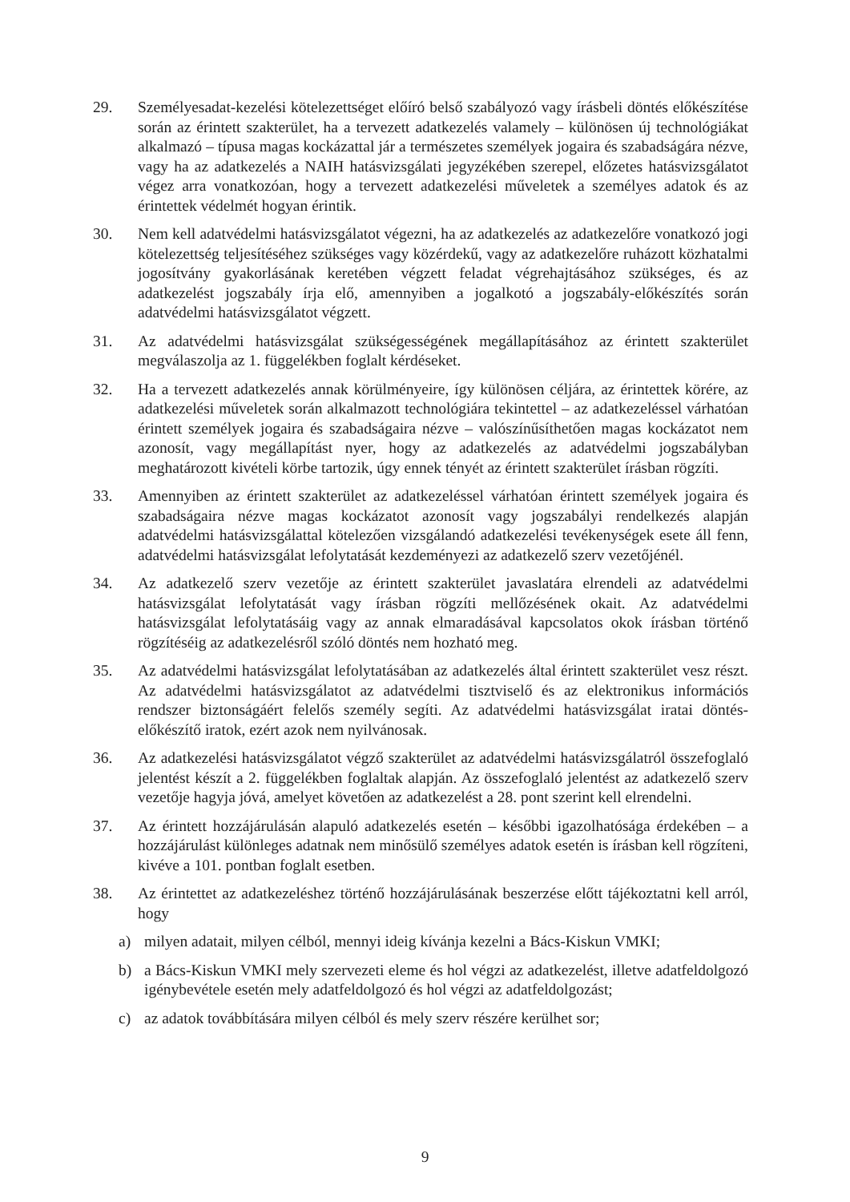29. Személyesadat-kezelési kötelezettséget előíró belső szabályozó vagy írásbeli döntés előkészítése során az érintett szakterület, ha a tervezett adatkezelés valamely – különösen új technológiákat alkalmazó – típusa magas kockázattal jár a természetes személyek jogaira és szabadságára nézve, vagy ha az adatkezelés a NAIH hatásvizsgálati jegyzékében szerepel, előzetes hatásvizsgálatot végez arra vonatkozóan, hogy a tervezett adatkezelési műveletek a személyes adatok és az érintettek védelmét hogyan érintik.
30. Nem kell adatvédelmi hatásvizsgálatot végezni, ha az adatkezelés az adatkezelőre vonatkozó jogi kötelezettség teljesítéséhez szükséges vagy közérdekű, vagy az adatkezelőre ruházott közhatalmi jogosítvány gyakorlásának keretében végzett feladat végrehajtásához szükséges, és az adatkezelést jogszabály írja elő, amennyiben a jogalkotó a jogszabály-előkészítés során adatvédelmi hatásvizsgálatot végzett.
31. Az adatvédelmi hatásvizsgálat szükségességének megállapításához az érintett szakterület megválaszolja az 1. függelékben foglalt kérdéseket.
32. Ha a tervezett adatkezelés annak körülményeire, így különösen céljára, az érintettek körére, az adatkezelési műveletek során alkalmazott technológiára tekintettel – az adatkezeléssel várhatóan érintett személyek jogaira és szabadságaira nézve – valószínűsíthetően magas kockázatot nem azonosít, vagy megállapítást nyer, hogy az adatkezelés az adatvédelmi jogszabályban meghatározott kivételi körbe tartozik, úgy ennek tényét az érintett szakterület írásban rögzíti.
33. Amennyiben az érintett szakterület az adatkezeléssel várhatóan érintett személyek jogaira és szabadságaira nézve magas kockázatot azonosít vagy jogszabályi rendelkezés alapján adatvédelmi hatásvizsgálattal kötelezően vizsgálandó adatkezelési tevékenységek esete áll fenn, adatvédelmi hatásvizsgálat lefolytatását kezdeményezi az adatkezelő szerv vezetőjénél.
34. Az adatkezelő szerv vezetője az érintett szakterület javaslatára elrendeli az adatvédelmi hatásvizsgálat lefolytatását vagy írásban rögzíti mellőzésének okait. Az adatvédelmi hatásvizsgálat lefolytatásáig vagy az annak elmaradásával kapcsolatos okok írásban történő rögzítéséig az adatkezelésről szóló döntés nem hozható meg.
35. Az adatvédelmi hatásvizsgálat lefolytatásában az adatkezelés által érintett szakterület vesz részt. Az adatvédelmi hatásvizsgálatot az adatvédelmi tisztviselő és az elektronikus információs rendszer biztonságáért felelős személy segíti. Az adatvédelmi hatásvizsgálat iratai döntés-előkészítő iratok, ezért azok nem nyilvánosak.
36. Az adatkezelési hatásvizsgálatot végző szakterület az adatvédelmi hatásvizsgálatról összefoglaló jelentést készít a 2. függelékben foglaltak alapján. Az összefoglaló jelentést az adatkezelő szerv vezetője hagyja jóvá, amelyet követően az adatkezelést a 28. pont szerint kell elrendelni.
37. Az érintett hozzájárulásán alapuló adatkezelés esetén – későbbi igazolhatósága érdekében – a hozzájárulást különleges adatnak nem minősülő személyes adatok esetén is írásban kell rögzíteni, kivéve a 101. pontban foglalt esetben.
38. Az érintettet az adatkezeléshez történő hozzájárulásának beszerzése előtt tájékoztatni kell arról, hogy
a) milyen adatait, milyen célból, mennyi ideig kívánja kezelni a Bács-Kiskun VMKI;
b) a Bács-Kiskun VMKI mely szervezeti eleme és hol végzi az adatkezelést, illetve adatfeldolgozó igénybevétele esetén mely adatfeldolgozó és hol végzi az adatfeldolgozást;
c) az adatok továbbítására milyen célból és mely szerv részére kerülhet sor;
9